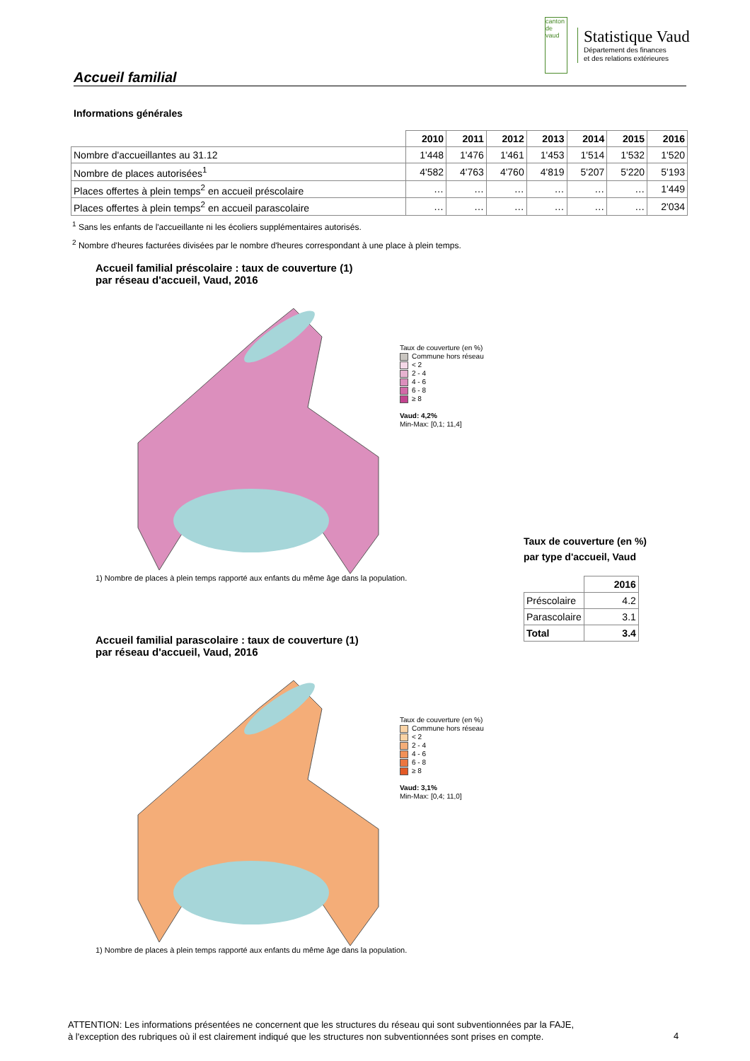canton de vaud
Statistique Vaud
Département des finances
et des relations extérieures
Accueil familial
Informations générales
| | 2010 | 2011 | 2012 | 2013 | 2014 | 2015 | 2016 |
| Nombre d'accueillantes au 31.12 | 1'448 | 1'476 | 1'461 | 1'453 | 1'514 | 1'532 | 1'520 |
| Nombre de places autorisées<sup>1</sup> | 4'582 | 4'763 | 4'760 | 4'819 | 5'207 | 5'220 | 5'193 |
| Places offertes à plein temps<sup>2</sup> en accueil préscolaire | … | … | … | … | … | … | 1'449 |
| Places offertes à plein temps<sup>2</sup> en accueil parascolaire | … | … | … | … | … | … | 2'034 |
<sup>1</sup> Sans les enfants de l'accueillante ni les écoliers supplémentaires autorisés.
<sup>2</sup> Nombre d'heures facturées divisées par le nombre d'heures correspondant à une place à plein temps.
Accueil familial préscolaire : taux de couverture (1)
par réseau d'accueil, Vaud, 2016
Taux de couverture (en %)
Commune hors réseau
< 2
2 - 4
4 - 6
6 - 8
≥ 8
Vaud: 4,2%
Min-Max: [0,1; 11,4]
1) Nombre de places à plein temps rapporté aux enfants du même âge dans la population.
Accueil familial parascolaire : taux de couverture (1)
par réseau d'accueil, Vaud, 2016
Taux de couverture (en %)
Commune hors réseau
< 2
2 - 4
4 - 6
6 - 8
≥ 8
Vaud: 3,1%
Min-Max: [0,4; 11,0]
1) Nombre de places à plein temps rapporté aux enfants du même âge dans la population.
Taux de couverture (en %)
par type d'accueil, Vaud
| | 2016 |
| Préscolaire | 4.2 |
| Parascolaire | 3.1 |
| Total | 3.4 |
ATTENTION: Les informations présentées ne concernent que les structures du réseau qui sont subventionnées par la FAJE,
à l'exception des rubriques où il est clairement indiqué que les structures non subventionnées sont prises en compte.
4